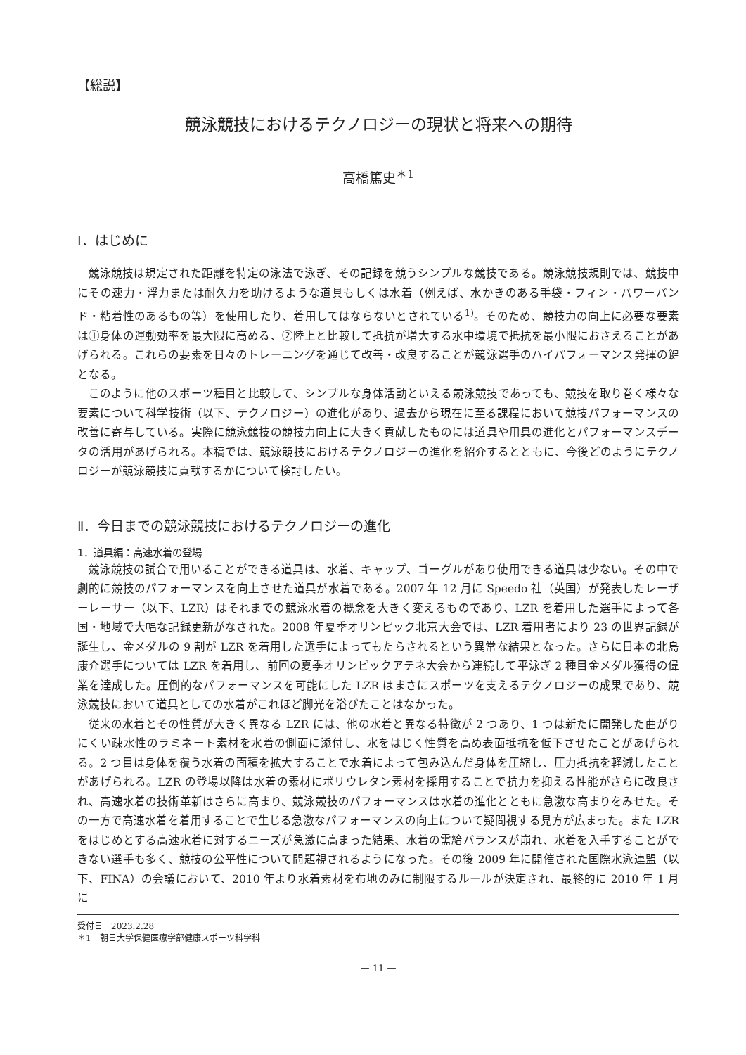【総説】
競泳競技におけるテクノロジーの現状と将来への期待
高橋篤史<sup>＊1</sup>
Ⅰ．はじめに
競泳競技は規定された距離を特定の泳法で泳ぎ、その記録を競うシンプルな競技である。競泳競技規則では、競技中にその速力・浮力または耐久力を助けるような道具もしくは水着（例えば、水かきのある手袋・フィン・パワーバンド・粘着性のあるもの等）を使用したり、着用してはならないとされている<sup>1)</sup>。そのため、競技力の向上に必要な要素は①身体の運動効率を最大限に高める、②陸上と比較して抵抗が増大する水中環境で抵抗を最小限におさえることがあげられる。これらの要素を日々のトレーニングを通じて改善・改良することが競泳選手のハイパフォーマンス発揮の鍵となる。
このように他のスポーツ種目と比較して、シンプルな身体活動といえる競泳競技であっても、競技を取り巻く様々な要素について科学技術（以下、テクノロジー）の進化があり、過去から現在に至る課程において競技パフォーマンスの改善に寄与している。実際に競泳競技の競技力向上に大きく貢献したものには道具や用具の進化とパフォーマンスデータの活用があげられる。本稿では、競泳競技におけるテクノロジーの進化を紹介するとともに、今後どのようにテクノロジーが競泳競技に貢献するかについて検討したい。
Ⅱ．今日までの競泳競技におけるテクノロジーの進化
1．道具編：高速水着の登場
競泳競技の試合で用いることができる道具は、水着、キャップ、ゴーグルがあり使用できる道具は少ない。その中で劇的に競技のパフォーマンスを向上させた道具が水着である。2007 年 12 月に Speedo 社（英国）が発表したレーザーレーサー（以下、LZR）はそれまでの競泳水着の概念を大きく変えるものであり、LZR を着用した選手によって各国・地域で大幅な記録更新がなされた。2008 年夏季オリンピック北京大会では、LZR 着用者により 23 の世界記録が誕生し、金メダルの 9 割が LZR を着用した選手によってもたらされるという異常な結果となった。さらに日本の北島康介選手については LZR を着用し、前回の夏季オリンピックアテネ大会から連続して平泳ぎ 2 種目金メダル獲得の偉業を達成した。圧倒的なパフォーマンスを可能にした LZR はまさにスポーツを支えるテクノロジーの成果であり、競泳競技において道具としての水着がこれほど脚光を浴びたことはなかった。
従来の水着とその性質が大きく異なる LZR には、他の水着と異なる特徴が 2 つあり、1 つは新たに開発した曲がりにくい疎水性のラミネート素材を水着の側面に添付し、水をはじく性質を高め表面抵抗を低下させたことがあげられる。2 つ目は身体を覆う水着の面積を拡大することで水着によって包み込んだ身体を圧縮し、圧力抵抗を軽減したことがあげられる。LZR の登場以降は水着の素材にポリウレタン素材を採用することで抗力を抑える性能がさらに改良され、高速水着の技術革新はさらに高まり、競泳競技のパフォーマンスは水着の進化とともに急激な高まりをみせた。その一方で高速水着を着用することで生じる急激なパフォーマンスの向上について疑問視する見方が広まった。また LZR をはじめとする高速水着に対するニーズが急激に高まった結果、水着の需給バランスが崩れ、水着を入手することができない選手も多く、競技の公平性について問題視されるようになった。その後 2009 年に開催された国際水泳連盟（以下、FINA）の会議において、2010 年より水着素材を布地のみに制限するルールが決定され、最終的に 2010 年 1 月に
受付日　2023.2.28
＊1　朝日大学保健医療学部健康スポーツ科学科
— 11 —